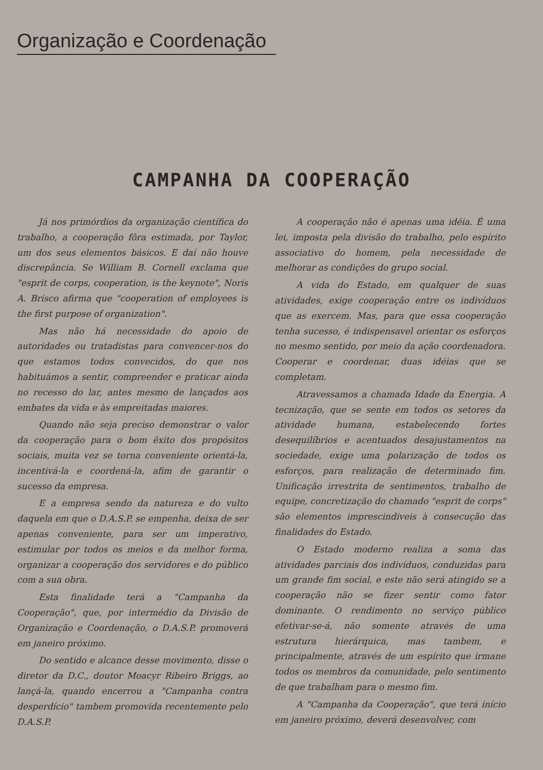Organização e Coordenação
CAMPANHA DA COOPERAÇÃO
Já nos primórdios da organização científica do trabalho, a cooperação fôra estimada, por Taylor, um dos seus elementos básicos. E daí não houve discrepância. Se William B. Cornell exclama que "esprit de corps, cooperation, is the keynote", Noris A. Brisco afirma que "cooperation of employees is the first purpose of organization".
Mas não há necessidade do apoio de autoridades ou tratadistas para convencer-nos do que estamos todos convecidos, do que nos habituámos a sentir, compreender e praticar ainda no recesso do lar, antes mesmo de lançados aos embates da vida e às empreitadas maiores.
Quando não seja preciso demonstrar o valor da cooperação para o bom êxito dos propósitos sociais, muita vez se torna conveniente orientá-la, incentivá-la e coordená-la, afim de garantir o sucesso da empresa.
E a empresa sendo da natureza e do vulto daquela em que o D.A.S.P. se empenha, deixa de ser apenas conveniente, para ser um imperativo, estimular por todos os meios e da melhor forma, organizar a cooperação dos servidores e do público com a sua obra.
Esta finalidade terá a "Campanha da Cooperação", que, por intermédio da Divisão de Organização e Coordenação, o D.A.S.P. promoverá em janeiro próximo.
Do sentido e alcance desse movimento, disse o diretor da D.C., doutor Moacyr Ribeiro Briggs, ao lançá-la, quando encerrou a "Campanha contra desperdício" tambem promovida recentemente pelo D.A.S.P.
A cooperação não é apenas uma idéia. É uma lei, imposta pela divisão do trabalho, pelo espírito associativo do homem, pela necessidade de melhorar as condições do grupo social.
A vida do Estado, em qualquer de suas atividades, exige cooperação entre os indivíduos que as exercem. Mas, para que essa cooperação tenha sucesso, é indispensavel orientar os esforços no mesmo sentido, por meio da ação coordenadora. Cooperar e coordenar, duas idéias que se completam.
Atravessamos a chamada Idade da Energia. A tecnização, que se sente em todos os setores da atividade humana, estabelecendo fortes desequilíbrios e acentuados desajustamentos na sociedade, exige uma polarização de todos os esforços, para realização de determinado fim. Unificação irrestrita de sentimentos, trabalho de equipe, concretização do chamado "esprit de corps" são elementos imprescindiveis à consecução das finalidades do Estado.
O Estado moderno realiza a soma das atividades parciais dos indivíduos, conduzidas para um grande fim social, e este não será atingido se a cooperação não se fizer sentir como fator dominante. O rendimento no serviço público efetivar-se-á, não somente através de uma estrutura hierárquica, mas tambem, e principalmente, através de um espírito que irmane todos os membros da comunidade, pelo sentimento de que trabalham para o mesmo fim.
A "Campanha da Cooperação", que terá início em janeiro próximo, deverá desenvolver, com